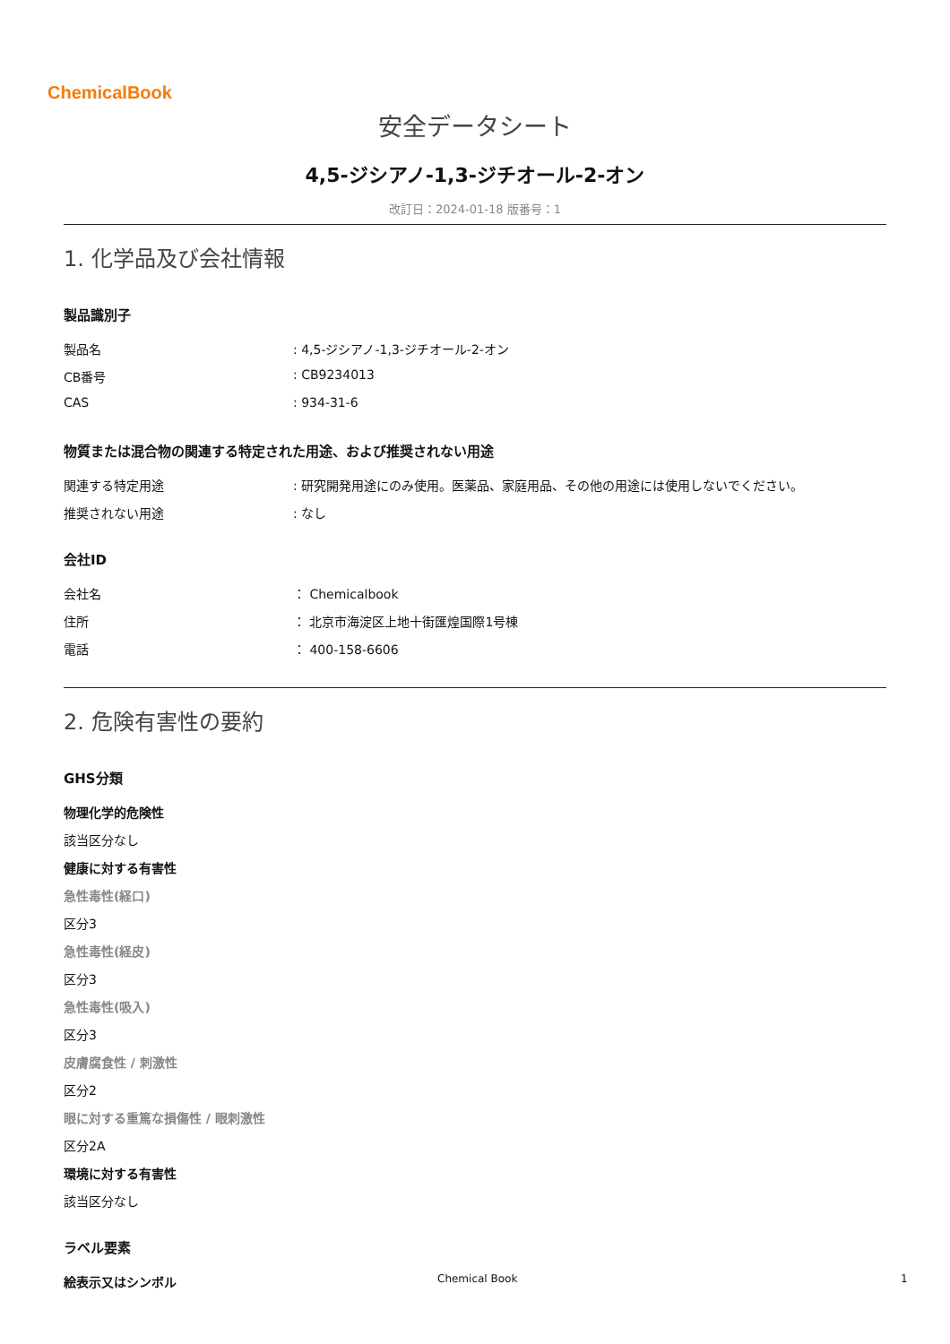ChemicalBook
安全データシート
4,5-ジシアノ-1,3-ジチオール-2-オン
改訂日：2024-01-18 版番号：1
1. 化学品及び会社情報
製品識別子
製品名: 4,5-ジシアノ-1,3-ジチオール-2-オン
CB番号: CB9234013
CAS: 934-31-6
物質または混合物の関連する特定された用途、および推奨されない用途
関連する特定用途: 研究開発用途にのみ使用。医薬品、家庭用品、その他の用途には使用しないでください。
推奨されない用途: なし
会社ID
会社名 ： Chemicalbook
住所 ： 北京市海淀区上地十街匯煌国際1号棟
電話 ： 400-158-6606
2. 危険有害性の要約
GHS分類
物理化学的危険性
該当区分なし
健康に対する有害性
急性毒性(経口)
区分3
急性毒性(経皮)
区分3
急性毒性(吸入)
区分3
皮膚腐食性 / 刺激性
区分2
眼に対する重篤な損傷性 / 眼刺激性
区分2A
環境に対する有害性
該当区分なし
ラベル要素
絵表示又はシンボル
Chemical Book 1